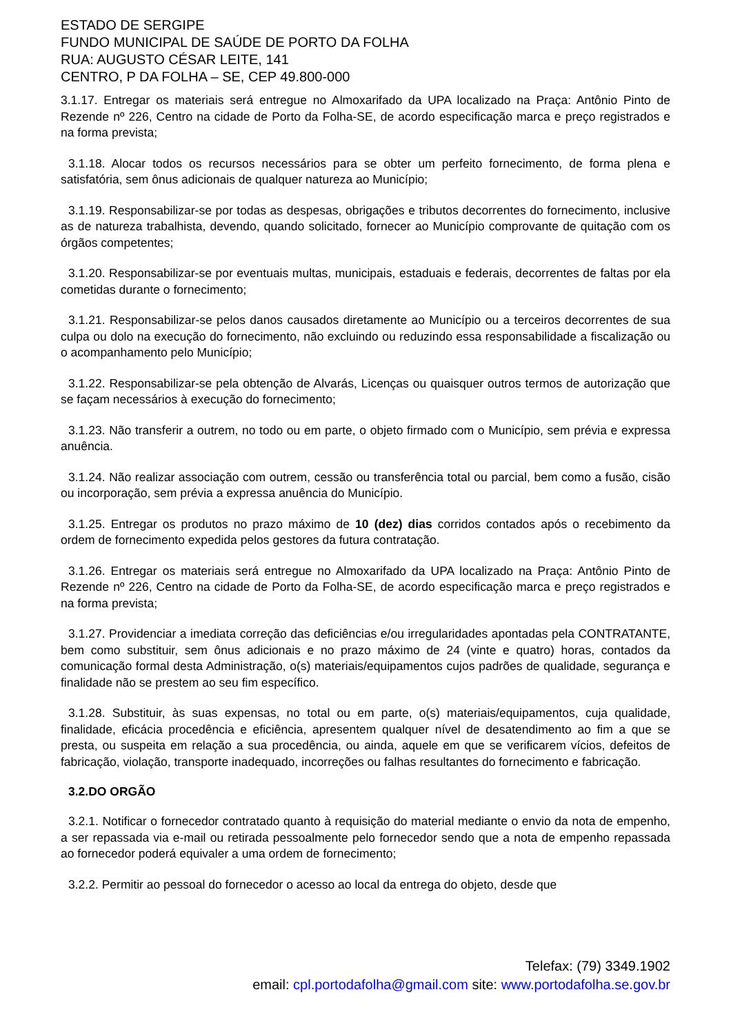ESTADO DE SERGIPE
FUNDO MUNICIPAL DE SAÚDE DE PORTO DA FOLHA
RUA: AUGUSTO CÉSAR LEITE, 141
CENTRO, P DA FOLHA – SE, CEP 49.800-000
3.1.17. Entregar os materiais será entregue no Almoxarifado da UPA localizado na Praça: Antônio Pinto de Rezende nº 226, Centro na cidade de Porto da Folha-SE, de acordo especificação marca e preço registrados e na forma prevista;
3.1.18. Alocar todos os recursos necessários para se obter um perfeito fornecimento, de forma plena e satisfatória, sem ônus adicionais de qualquer natureza ao Município;
3.1.19. Responsabilizar-se por todas as despesas, obrigações e tributos decorrentes do fornecimento, inclusive as de natureza trabalhista, devendo, quando solicitado, fornecer ao Município comprovante de quitação com os órgãos competentes;
3.1.20. Responsabilizar-se por eventuais multas, municipais, estaduais e federais, decorrentes de faltas por ela cometidas durante o fornecimento;
3.1.21. Responsabilizar-se pelos danos causados diretamente ao Município ou a terceiros decorrentes de sua culpa ou dolo na execução do fornecimento, não excluindo ou reduzindo essa responsabilidade a fiscalização ou o acompanhamento pelo Município;
3.1.22. Responsabilizar-se pela obtenção de Alvarás, Licenças ou quaisquer outros termos de autorização que se façam necessários à execução do fornecimento;
3.1.23. Não transferir a outrem, no todo ou em parte, o objeto firmado com o Município, sem prévia e expressa anuência.
3.1.24. Não realizar associação com outrem, cessão ou transferência total ou parcial, bem como a fusão, cisão ou incorporação, sem prévia a expressa anuência do Município.
3.1.25. Entregar os produtos no prazo máximo de 10 (dez) dias corridos contados após o recebimento da ordem de fornecimento expedida pelos gestores da futura contratação.
3.1.26. Entregar os materiais será entregue no Almoxarifado da UPA localizado na Praça: Antônio Pinto de Rezende nº 226, Centro na cidade de Porto da Folha-SE, de acordo especificação marca e preço registrados e na forma prevista;
3.1.27. Providenciar a imediata correção das deficiências e/ou irregularidades apontadas pela CONTRATANTE, bem como substituir, sem ônus adicionais e no prazo máximo de 24 (vinte e quatro) horas, contados da comunicação formal desta Administração, o(s) materiais/equipamentos cujos padrões de qualidade, segurança e finalidade não se prestem ao seu fim específico.
3.1.28. Substituir, às suas expensas, no total ou em parte, o(s) materiais/equipamentos, cuja qualidade, finalidade, eficácia procedência e eficiência, apresentem qualquer nível de desatendimento ao fim a que se presta, ou suspeita em relação a sua procedência, ou ainda, aquele em que se verificarem vícios, defeitos de fabricação, violação, transporte inadequado, incorreções ou falhas resultantes do fornecimento e fabricação.
3.2.DO ORGÃO
3.2.1. Notificar o fornecedor contratado quanto à requisição do material mediante o envio da nota de empenho, a ser repassada via e-mail ou retirada pessoalmente pelo fornecedor sendo que a nota de empenho repassada ao fornecedor poderá equivaler a uma ordem de fornecimento;
3.2.2. Permitir ao pessoal do fornecedor o acesso ao local da entrega do objeto, desde que
Telefax: (79) 3349.1902
email: cpl.portodafolha@gmail.com site: www.portodafolha.se.gov.br